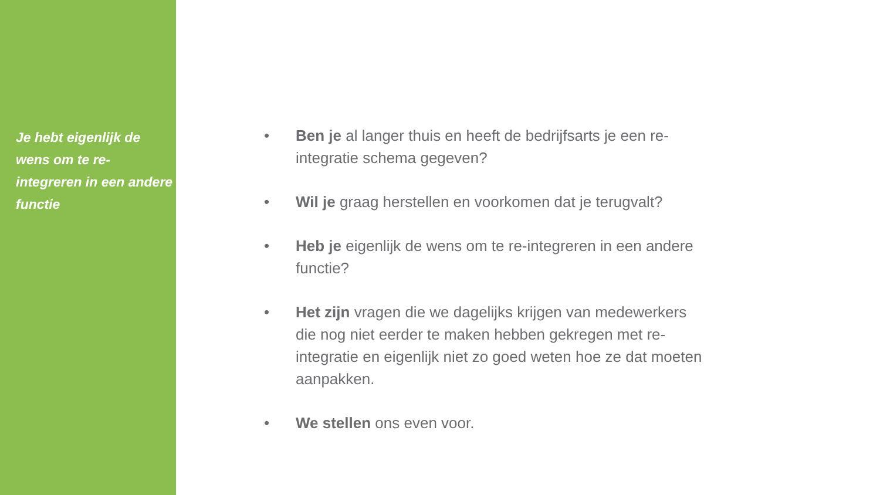Je hebt eigenlijk de wens om te re-integreren in een andere functie
• Ben je al langer thuis en heeft de bedrijfsarts je een re-integratie schema gegeven?
• Wil je graag herstellen en voorkomen dat je terugvalt?
• Heb je eigenlijk de wens om te re-integreren in een andere functie?
• Het zijn vragen die we dagelijks krijgen van medewerkers die nog niet eerder te maken hebben gekregen met re-integratie en eigenlijk niet zo goed weten hoe ze dat moeten aanpakken.
• We stellen ons even voor.